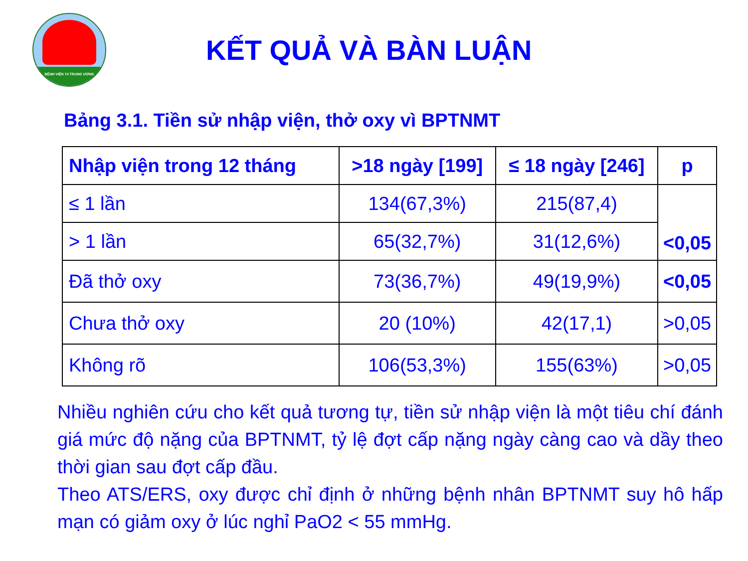BỆNH VIỆN 74 TRUNG ƯƠNG
KẾT QUẢ VÀ BÀN LUẬN
Bảng 3.1. Tiền sử nhập viện, thở oxy vì BPTNMT
| Nhập viện trong 12 tháng | >18 ngày [199] | ≤ 18 ngày [246] | p |
| --- | --- | --- | --- |
| ≤ 1 lần | 134(67,3%) | 215(87,4) | <0,05 |
| > 1 lần | 65(32,7%) | 31(12,6%) | |
| Đã thở oxy | 73(36,7%) | 49(19,9%) | <0,05 |
| Chưa thở oxy | 20 (10%) | 42(17,1) | >0,05 |
| Không rõ | 106(53,3%) | 155(63%) | >0,05 |
Nhiều nghiên cứu cho kết quả tương tự, tiền sử nhập viện là một tiêu chí đánh giá mức độ nặng của BPTNMT, tỷ lệ đợt cấp nặng ngày càng cao và dầy theo thời gian sau đợt cấp đầu.
Theo ATS/ERS, oxy được chỉ định ở những bệnh nhân BPTNMT suy hô hấp mạn có giảm oxy ở lúc nghỉ PaO2 < 55 mmHg.